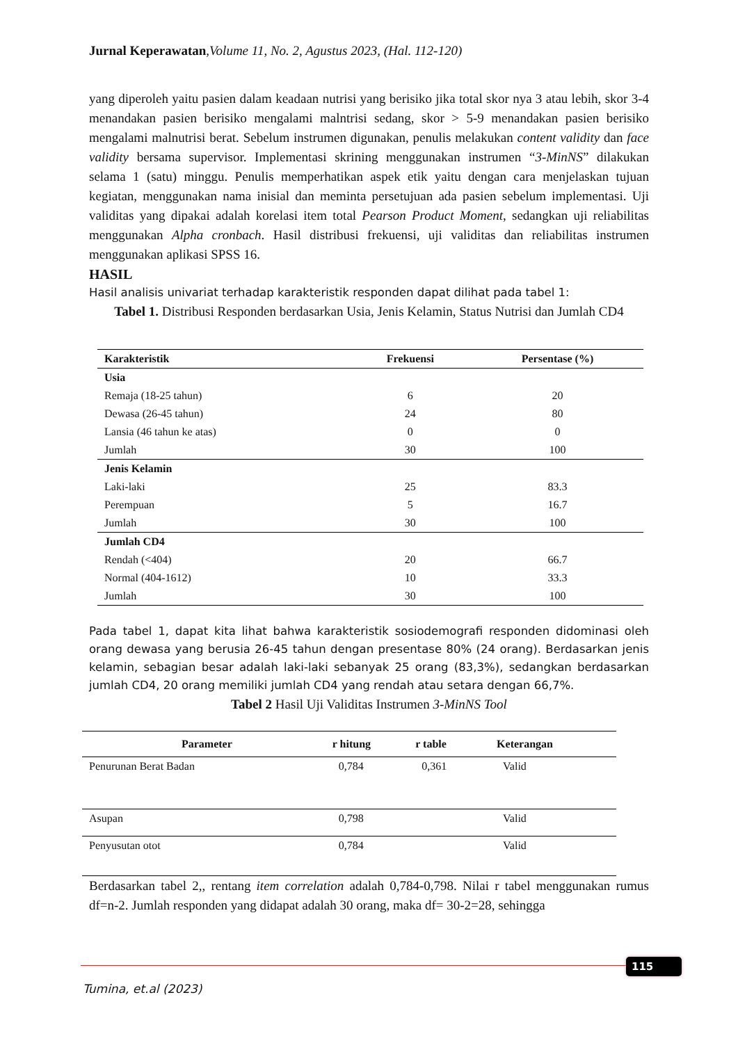Jurnal Keperawatan,Volume 11, No. 2, Agustus 2023, (Hal. 112-120)
yang diperoleh yaitu pasien dalam keadaan nutrisi yang berisiko jika total skor nya 3 atau lebih, skor 3-4 menandakan pasien berisiko mengalami malntrisi sedang, skor > 5-9 menandakan pasien berisiko mengalami malnutrisi berat. Sebelum instrumen digunakan, penulis melakukan content validity dan face validity bersama supervisor. Implementasi skrining menggunakan instrumen “3-MinNS” dilakukan selama 1 (satu) minggu. Penulis memperhatikan aspek etik yaitu dengan cara menjelaskan tujuan kegiatan, menggunakan nama inisial dan meminta persetujuan ada pasien sebelum implementasi. Uji validitas yang dipakai adalah korelasi item total Pearson Product Moment, sedangkan uji reliabilitas menggunakan Alpha cronbach. Hasil distribusi frekuensi, uji validitas dan reliabilitas instrumen menggunakan aplikasi SPSS 16.
HASIL
Hasil analisis univariat terhadap karakteristik responden dapat dilihat pada tabel 1:
Tabel 1. Distribusi Responden berdasarkan Usia, Jenis Kelamin, Status Nutrisi dan Jumlah CD4
| Karakteristik | Frekuensi | Persentase (%) |
| --- | --- | --- |
| Usia | | |
| Remaja (18-25 tahun) | 6 | 20 |
| Dewasa (26-45 tahun) | 24 | 80 |
| Lansia (46 tahun ke atas) | 0 | 0 |
| Jumlah | 30 | 100 |
| Jenis Kelamin | | |
| Laki-laki | 25 | 83.3 |
| Perempuan | 5 | 16.7 |
| Jumlah | 30 | 100 |
| Jumlah CD4 | | |
| Rendah (<404) | 20 | 66.7 |
| Normal (404-1612) | 10 | 33.3 |
| Jumlah | 30 | 100 |
Pada tabel 1, dapat kita lihat bahwa karakteristik sosiodemografi responden didominasi oleh orang dewasa yang berusia 26-45 tahun dengan presentase 80% (24 orang). Berdasarkan jenis kelamin, sebagian besar adalah laki-laki sebanyak 25 orang (83,3%), sedangkan berdasarkan jumlah CD4, 20 orang memiliki jumlah CD4 yang rendah atau setara dengan 66,7%.
Tabel 2 Hasil Uji Validitas Instrumen 3-MinNS Tool
| Parameter | r hitung | r table | Keterangan |
| --- | --- | --- | --- |
| Penurunan Berat Badan | 0,784 | 0,361 | Valid |
| Asupan | 0,798 | | Valid |
| Penyusutan otot | 0,784 | | Valid |
Berdasarkan tabel 2,, rentang item correlation adalah 0,784-0,798. Nilai r tabel menggunakan rumus df=n-2. Jumlah responden yang didapat adalah 30 orang, maka df= 30-2=28, sehingga
115
Tumina, et.al (2023)